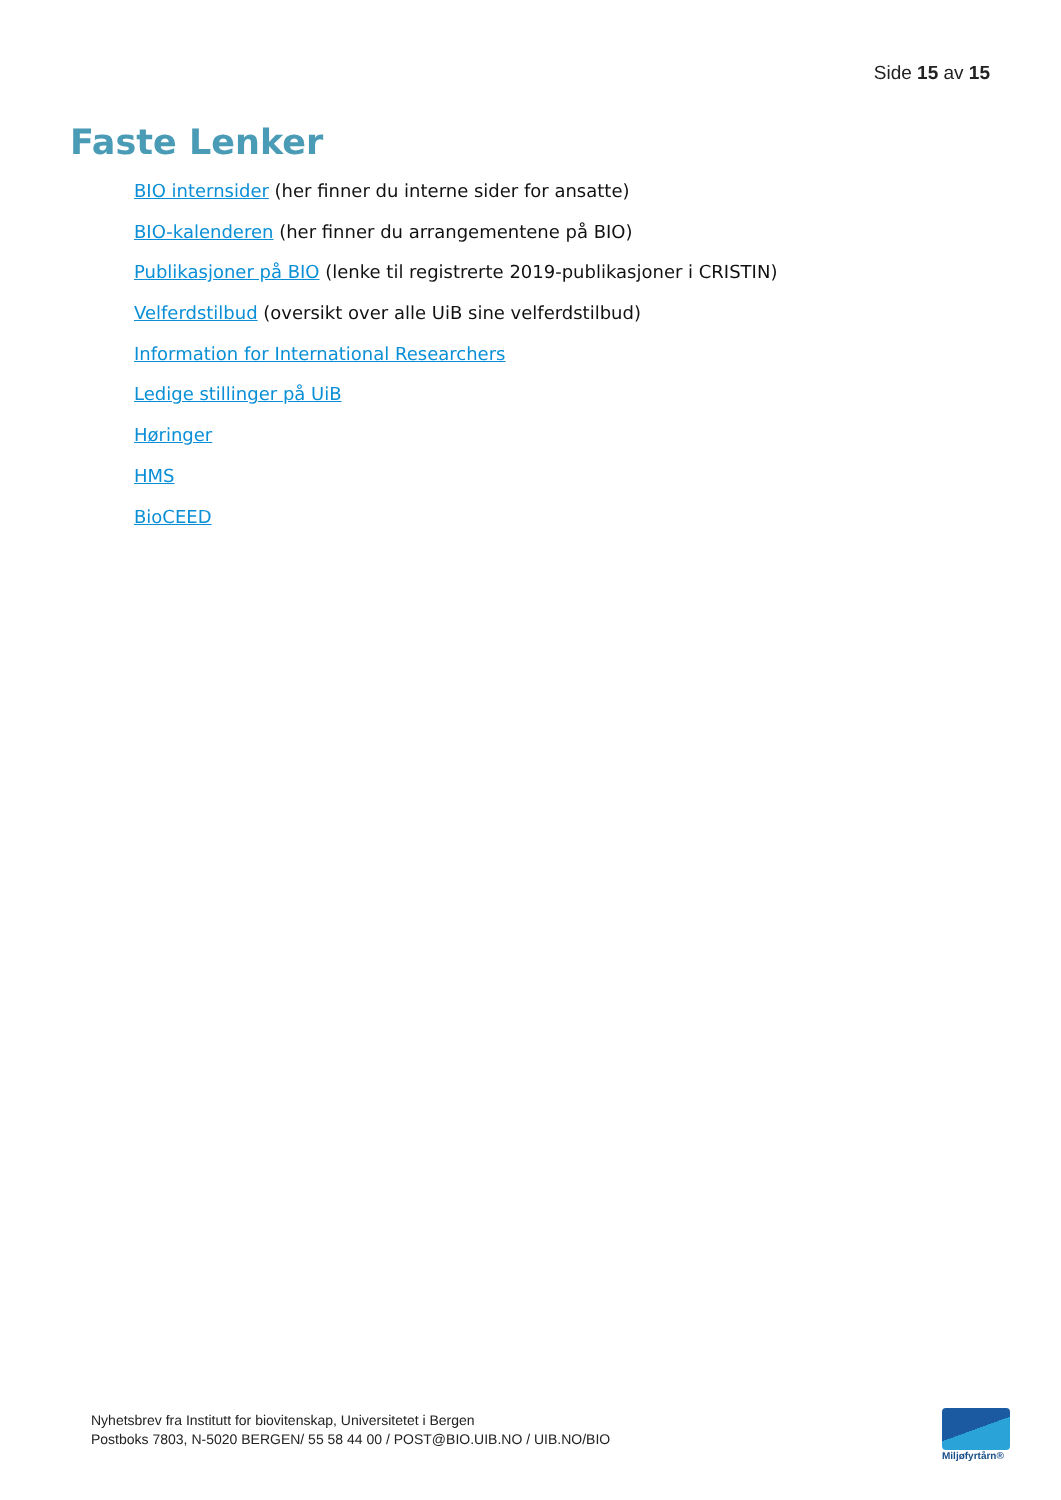Side 15 av 15
Faste Lenker
BIO internsider (her finner du interne sider for ansatte)
BIO-kalenderen (her finner du arrangementene på BIO)
Publikasjoner på BIO (lenke til registrerte 2019-publikasjoner i CRISTIN)
Velferdstilbud (oversikt over alle UiB sine velferdstilbud)
Information for International Researchers
Ledige stillinger på UiB
Høringer
HMS
BioCEED
Nyhetsbrev fra Institutt for biovitenskap, Universitetet i Bergen
Postboks 7803, N-5020 BERGEN/ 55 58 44 00 / POST@BIO.UIB.NO / UIB.NO/BIO
Miljøfyrtårn®